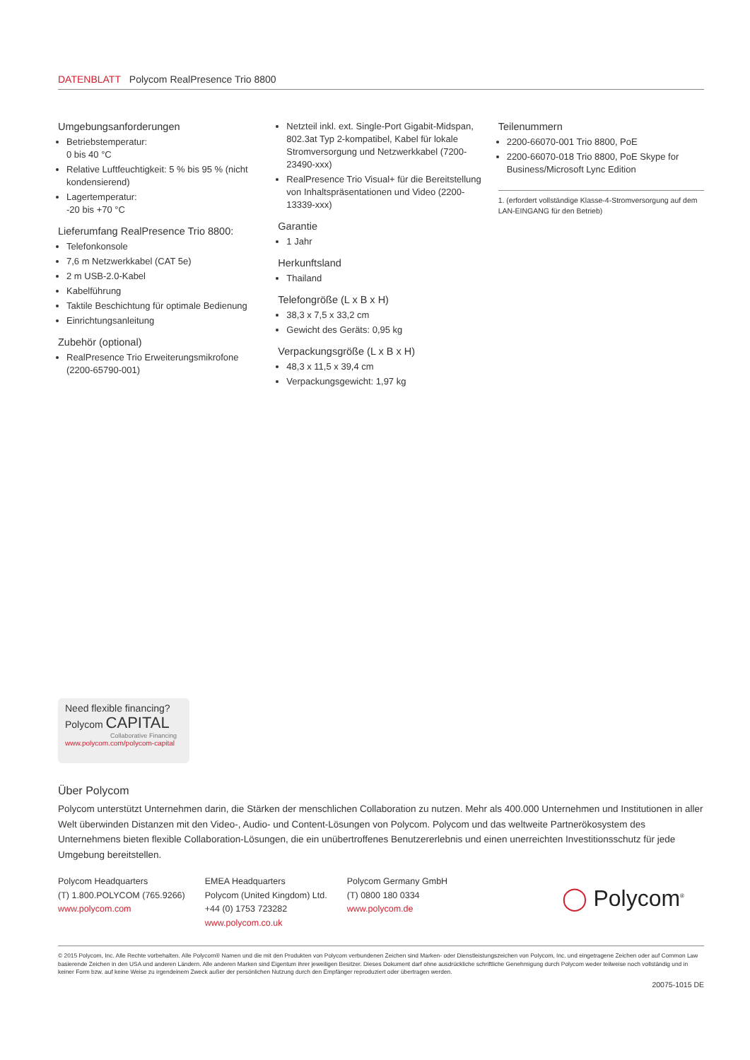DATENBLATT Polycom RealPresence Trio 8800
Umgebungsanforderungen
Betriebstemperatur:
0 bis 40 °C
Relative Luftfeuchtigkeit: 5 % bis 95 % (nicht kondensierend)
Lagertemperatur:
-20 bis +70 °C
Lieferumfang RealPresence Trio 8800:
Telefonkonsole
7,6 m Netzwerkkabel (CAT 5e)
2 m USB-2.0-Kabel
Kabelführung
Taktile Beschichtung für optimale Bedienung
Einrichtungsanleitung
Zubehör (optional)
RealPresence Trio Erweiterungsmikrofone (2200-65790-001)
Netzteil inkl. ext. Single-Port Gigabit-Midspan, 802.3at Typ 2-kompatibel, Kabel für lokale Stromversorgung und Netzwerkkabel (7200-23490-xxx)
RealPresence Trio Visual+ für die Bereitstellung von Inhaltspräsentationen und Video (2200-13339-xxx)
Garantie
1 Jahr
Herkunftsland
Thailand
Telefongröße (L x B x H)
38,3 x 7,5 x 33,2 cm
Gewicht des Geräts: 0,95 kg
Verpackungsgröße (L x B x H)
48,3 x 11,5 x 39,4 cm
Verpackungsgewicht: 1,97 kg
Teilenummern
2200-66070-001 Trio 8800, PoE
2200-66070-018 Trio 8800, PoE Skype for Business/Microsoft Lync Edition
1. (erfordert vollständige Klasse-4-Stromversorgung auf dem LAN-EINGANG für den Betrieb)
Need flexible financing?
Polycom CAPITAL
Collaborative Financing
www.polycom.com/polycom-capital
Über Polycom
Polycom unterstützt Unternehmen darin, die Stärken der menschlichen Collaboration zu nutzen. Mehr als 400.000 Unternehmen und Institutionen in aller Welt überwinden Distanzen mit den Video-, Audio- und Content-Lösungen von Polycom. Polycom und das weltweite Partnerökosystem des Unternehmens bieten flexible Collaboration-Lösungen, die ein unübertroffenes Benutzererlebnis und einen unerreichten Investitionsschutz für jede Umgebung bereitstellen.
Polycom Headquarters
(T) 1.800.POLYCOM (765.9266)
www.polycom.com
EMEA Headquarters
Polycom (United Kingdom) Ltd.
+44 (0) 1753 723282
www.polycom.co.uk
Polycom Germany GmbH
(T) 0800 180 0334
www.polycom.de
◯ Polycom<sup>®</sup>
© 2015 Polycom, Inc. Alle Rechte vorbehalten. Alle Polycom® Namen und die mit den Produkten von Polycom verbundenen Zeichen sind Marken- oder Dienstleistungszeichen von Polycom, Inc. und eingetragene Zeichen oder auf Common Law basierende Zeichen in den USA und anderen Ländern. Alle anderen Marken sind Eigentum ihrer jeweiligen Besitzer. Dieses Dokument darf ohne ausdrückliche schriftliche Genehmigung durch Polycom weder teilweise noch vollständig und in keiner Form bzw. auf keine Weise zu irgendeinem Zweck außer der persönlichen Nutzung durch den Empfänger reproduziert oder übertragen werden.
20075-1015 DE